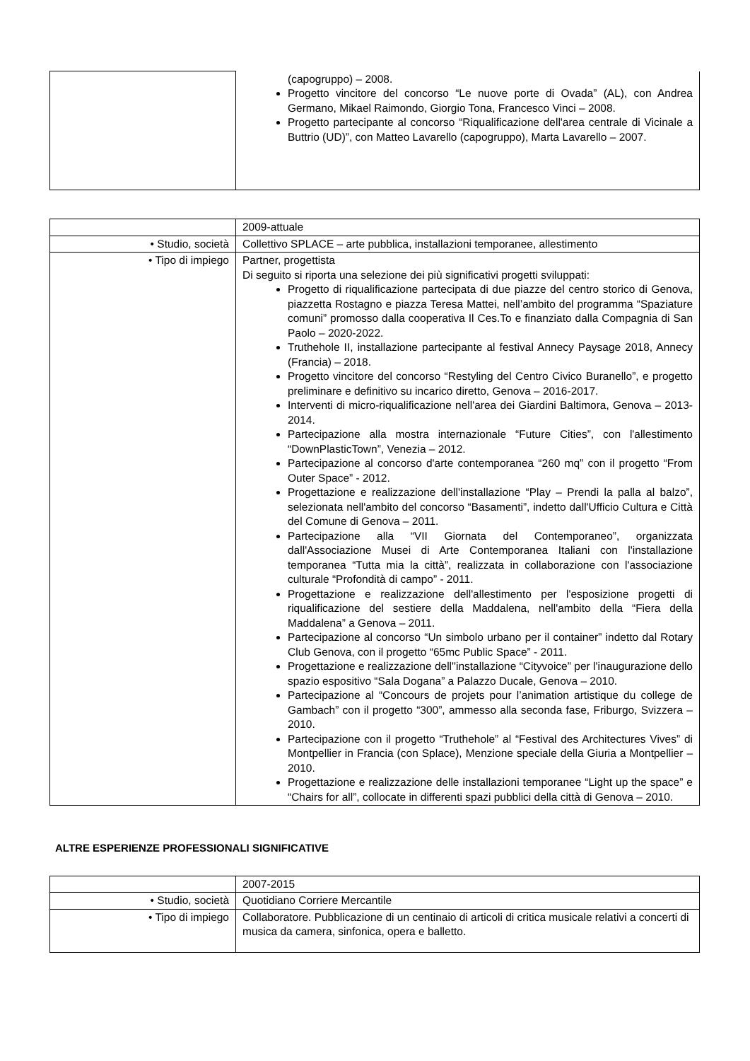| | (capogruppo) – 2008. Progetto vincitore del concorso “Le nuove porte di Ovada” (AL), con Andrea Germano, Mikael Raimondo, Giorgio Tona, Francesco Vinci – 2008. Progetto partecipante al concorso “Riqualificazione dell'area centrale di Vicinale a Buttrio (UD)”, con Matteo Lavarello (capogruppo), Marta Lavarello – 2007. |
| | 2009-attuale |
| • Studio, società | Collettivo SPLACE – arte pubblica, installazioni temporanee, allestimento |
| • Tipo di impiego | Partner, progettista Di seguito si riporta una selezione dei più significativi progetti sviluppati: Progetto di riqualificazione partecipata di due piazze del centro storico di Genova, piazzetta Rostagno e piazza Teresa Mattei, nell’ambito del programma “Spaziature comuni” promosso dalla cooperativa Il Ces.To e finanziato dalla Compagnia di San Paolo – 2020-2022. Truthehole II, installazione partecipante al festival Annecy Paysage 2018, Annecy (Francia) – 2018. Progetto vincitore del concorso “Restyling del Centro Civico Buranello”, e progetto preliminare e definitivo su incarico diretto, Genova – 2016-2017. Interventi di micro-riqualificazione nell'area dei Giardini Baltimora, Genova – 2013-2014. Partecipazione alla mostra internazionale “Future Cities”, con l'allestimento “DownPlasticTown”, Venezia – 2012. Partecipazione al concorso d'arte contemporanea “260 mq” con il progetto “From Outer Space” - 2012. Progettazione e realizzazione dell'installazione “Play – Prendi la palla al balzo”, selezionata nell'ambito del concorso “Basamenti”, indetto dall'Ufficio Cultura e Città del Comune di Genova – 2011. Partecipazione alla “VII Giornata del Contemporaneo”, organizzata dall'Associazione Musei di Arte Contemporanea Italiani con l'installazione temporanea “Tutta mia la città”, realizzata in collaborazione con l'associazione culturale “Profondità di campo” - 2011. Progettazione e realizzazione dell'allestimento per l'esposizione progetti di riqualificazione del sestiere della Maddalena, nell'ambito della “Fiera della Maddalena” a Genova – 2011. Partecipazione al concorso “Un simbolo urbano per il container” indetto dal Rotary Club Genova, con il progetto “65mc Public Space” - 2011. Progettazione e realizzazione dell''installazione “Cityvoice” per l'inaugurazione dello spazio espositivo “Sala Dogana” a Palazzo Ducale, Genova – 2010. Partecipazione al “Concours de projets pour l’animation artistique du college de Gambach” con il progetto “300”, ammesso alla seconda fase, Friburgo, Svizzera – 2010. Partecipazione con il progetto “Truthehole” al “Festival des Architectures Vives” di Montpellier in Francia (con Splace), Menzione speciale della Giuria a Montpellier – 2010. Progettazione e realizzazione delle installazioni temporanee “Light up the space” e “Chairs for all”, collocate in differenti spazi pubblici della città di Genova – 2010. |
ALTRE ESPERIENZE PROFESSIONALI SIGNIFICATIVE
| | 2007-2015 |
| • Studio, società | Quotidiano Corriere Mercantile |
| • Tipo di impiego | Collaboratore. Pubblicazione di un centinaio di articoli di critica musicale relativi a concerti di musica da camera, sinfonica, opera e balletto. |